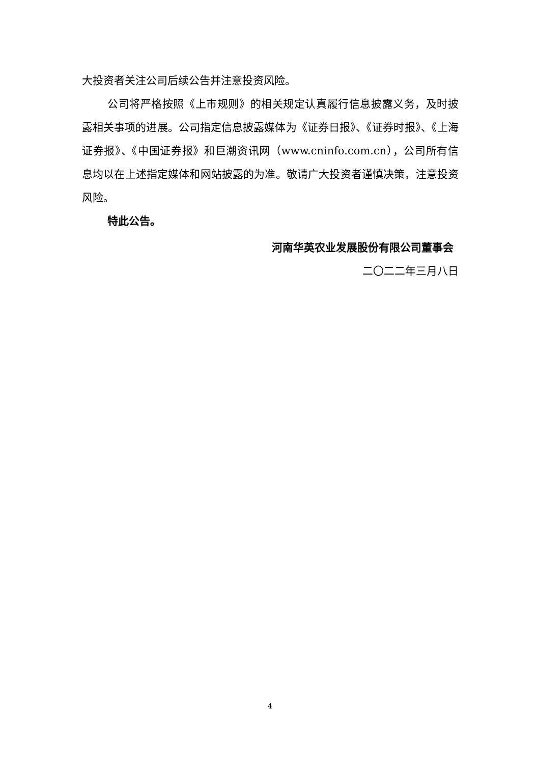大投资者关注公司后续公告并注意投资风险。
公司将严格按照《上市规则》的相关规定认真履行信息披露义务，及时披露相关事项的进展。公司指定信息披露媒体为《证券日报》、《证券时报》、《上海证券报》、《中国证券报》和巨潮资讯网（www.cninfo.com.cn），公司所有信息均以在上述指定媒体和网站披露的为准。敬请广大投资者谨慎决策，注意投资风险。
特此公告。
河南华英农业发展股份有限公司董事会
二〇二二年三月八日
4